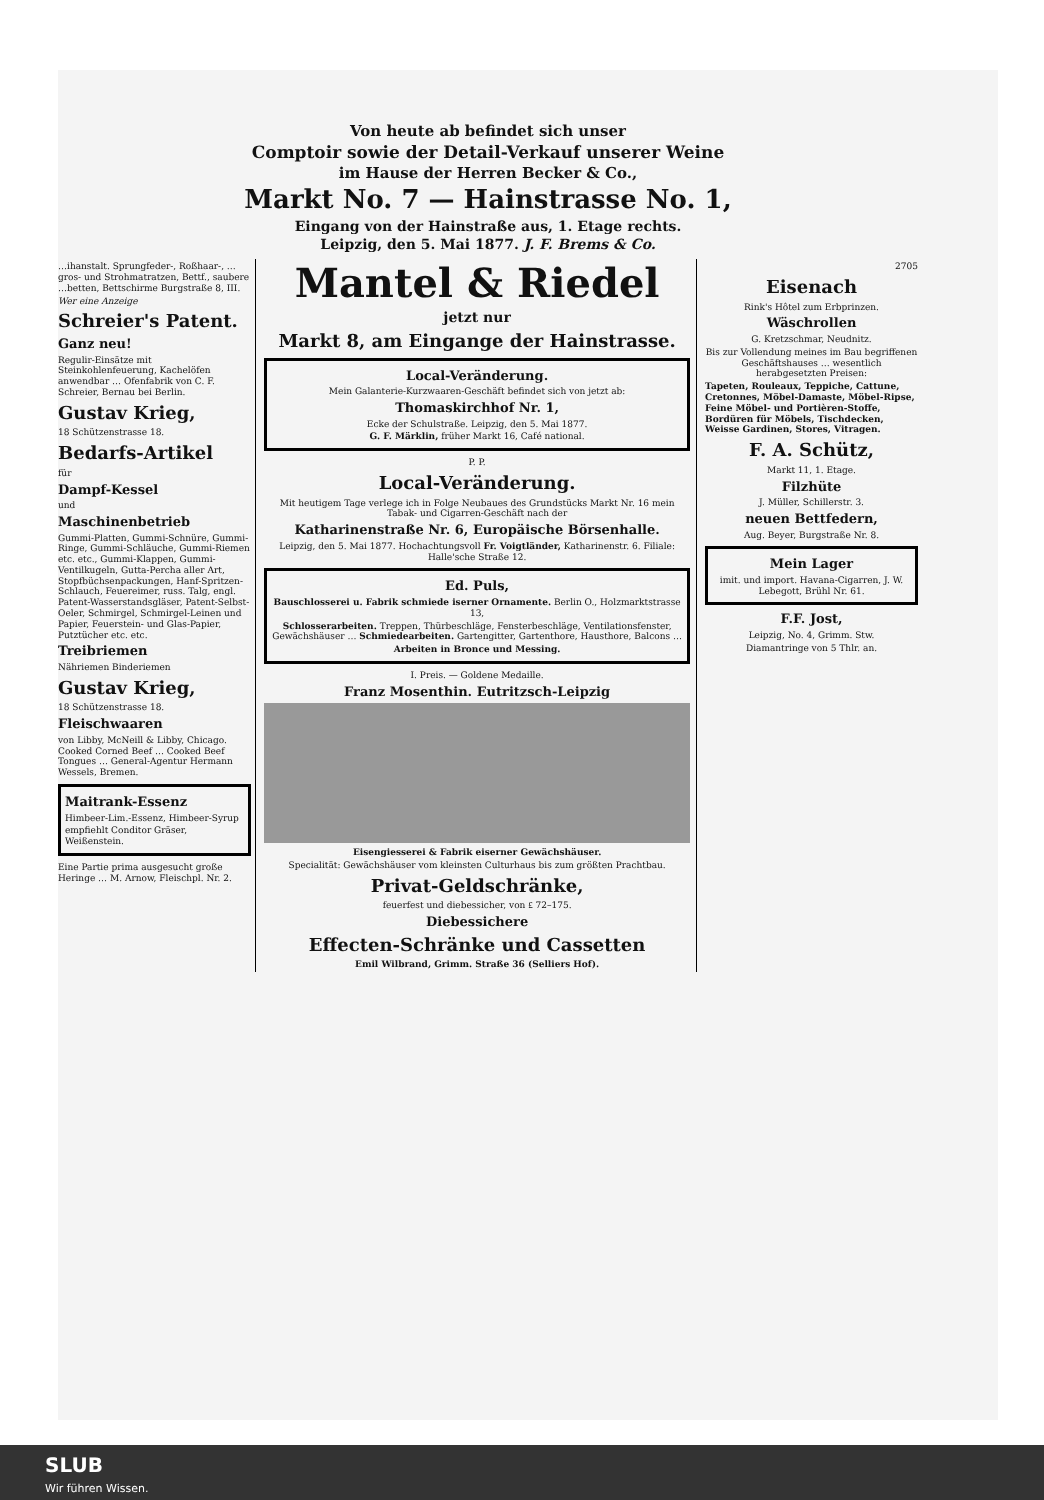Von heute ab befindet sich unser
Comptoir sowie der Detail-Verkauf unserer Weine
im Hause der Herren Becker & Co.,
Markt No. 7 — Hainstrasse No. 1,
Eingang von der Hainstraße aus, 1. Etage rechts.
Leipzig, den 5. Mai 1877. J. F. Brems & Co.
…ihanstalt. Sprungfeder-, Roßhaar-, …gros- und Strohmatratzen, Bettf., saubere …betten, Bettschirme Burgstraße 8, III.
Wer eine Anzeige
Schreier's Patent.
Ganz neu!
Regulir-Einsätze mit Steinkohlenfeuerung, Kachelöfen anwendbar … Ofenfabrik von C. F. Schreier, Bernau bei Berlin.
Gustav Krieg,
18 Schützenstrasse 18.
Bedarfs-Artikel
für
Dampf-Kessel
und
Maschinenbetrieb
Gummi-Platten, Gummi-Schnüre, Gummi-Ringe, Gummi-Schläuche, Gummi-Riemen etc. etc., Gummi-Klappen, Gummi-Ventilkugeln, Gutta-Percha aller Art, Stopfbüchsenpackungen, Hanf-Spritzen-Schlauch, Feuereimer, russ. Talg, engl. Patent-Wasserstandsgläser, Patent-Selbst-Oeler, Schmirgel, Schmirgel-Leinen und Papier, Feuerstein- und Glas-Papier, Putztücher etc. etc.
Treibriemen
Nähriemen Binderiemen
Gustav Krieg,
18 Schützenstrasse 18.
Fleischwaaren
von Libby, McNeill & Libby, Chicago. Cooked Corned Beef … Cooked Beef Tongues … General-Agentur Hermann Wessels, Bremen.
Maitrank-Essenz
Himbeer-Lim.-Essenz, Himbeer-Syrup
empfiehlt Conditor Gräser, Weißenstein.
Eine Partie prima ausgesucht große Heringe … M. Arnow, Fleischpl. Nr. 2.
Mantel & Riedel
jetzt nur
Markt 8, am Eingange der Hainstrasse.
Local-Veränderung.
Mein Galanterie-Kurzwaaren-Geschäft befindet sich von jetzt ab:
Thomaskirchhof Nr. 1,
Ecke der Schulstraße. Leipzig, den 5. Mai 1877.
G. F. Märklin, früher Markt 16, Café national.
P. P.
Local-Veränderung.
Mit heutigem Tage verlege ich in Folge Neubaues des Grundstücks Markt Nr. 16 mein Tabak- und Cigarren-Geschäft nach der
Katharinenstraße Nr. 6, Europäische Börsenhalle.
Leipzig, den 5. Mai 1877. Hochachtungsvoll Fr. Voigtländer, Katharinenstr. 6. Filiale: Halle'sche Straße 12.
Ed. Puls,
Bauschlosserei u. Fabrik schmiede iserner Ornamente. Berlin O., Holzmarktstrasse 13,
Schlosserarbeiten. Treppen, Thürbeschläge, Fensterbeschläge, Ventilationsfenster, Gewächshäuser … Schmiedearbeiten. Gartengitter, Gartenthore, Hausthore, Balcons …
Arbeiten in Bronce und Messing.
I. Preis. — Goldene Medaille.
Franz Mosenthin. Eutritzsch-Leipzig
Eisengiesserei & Fabrik eiserner Gewächshäuser.
Specialität: Gewächshäuser vom kleinsten Culturhaus bis zum größten Prachtbau.
Privat-Geldschränke,
feuerfest und diebessicher, von ₤ 72–175.
Diebessichere
Effecten-Schränke und Cassetten
Emil Wilbrand, Grimm. Straße 36 (Selliers Hof).
2705
Eisenach
Rink's Hôtel zum Erbprinzen.
Wäschrollen
G. Kretzschmar, Neudnitz.
Bis zur Vollendung meines im Bau begriffenen Geschäftshauses … wesentlich herabgesetzten Preisen:
Tapeten, Rouleaux, Teppiche, Cattune, Cretonnes, Möbel-Damaste, Möbel-Ripse, Feine Möbel- und Portièren-Stoffe, Bordüren für Möbels, Tischdecken, Weisse Gardinen, Stores, Vitragen.
F. A. Schütz,
Markt 11, 1. Etage.
Filzhüte
J. Müller, Schillerstr. 3.
neuen Bettfedern,
Aug. Beyer, Burgstraße Nr. 8.
Mein Lager
imit. und import. Havana-Cigarren, J. W. Lebegott, Brühl Nr. 61.
F.F. Jost,
Leipzig, No. 4, Grimm. Stw.
Diamantringe von 5 Thlr. an.
SLUB
Wir führen Wissen.